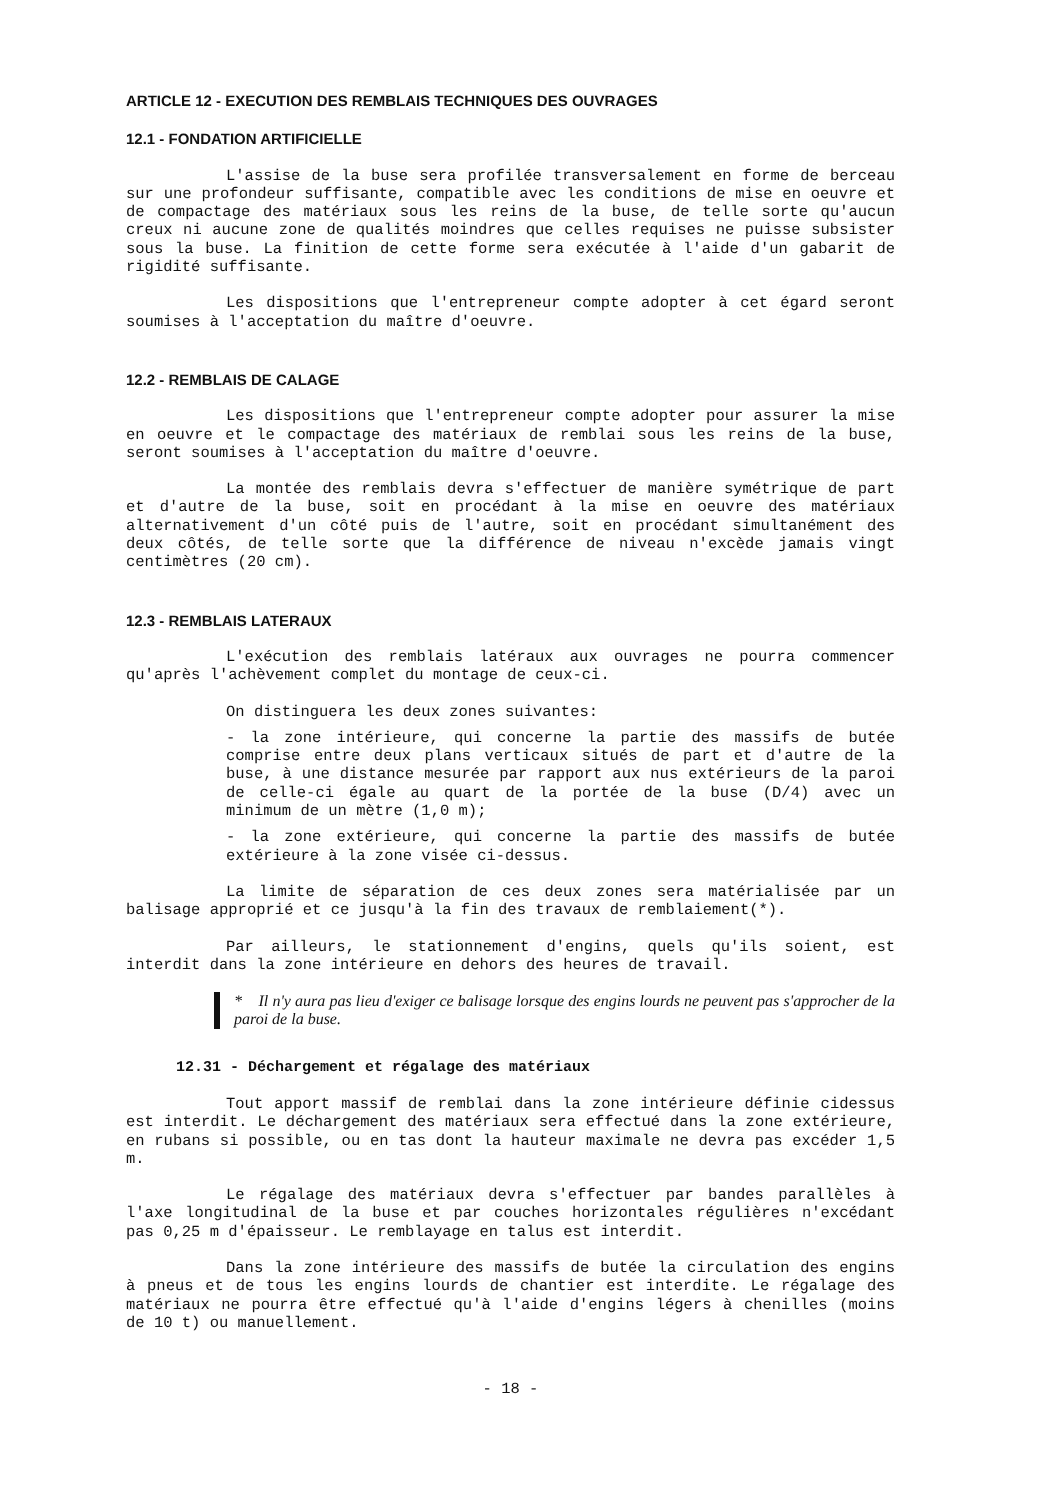ARTICLE 12 - EXECUTION DES REMBLAIS TECHNIQUES DES OUVRAGES
12.1 - FONDATION ARTIFICIELLE
L'assise de la buse sera profilée transversalement en forme de berceau sur une profondeur suffisante, compatible avec les conditions de mise en oeuvre et de compactage des matériaux sous les reins de la buse, de telle sorte qu'aucun creux ni aucune zone de qualités moindres que celles requises ne puisse subsister sous la buse. La finition de cette forme sera exécutée à l'aide d'un gabarit de rigidité suffisante.
Les dispositions que l'entrepreneur compte adopter à cet égard seront soumises à l'acceptation du maître d'oeuvre.
12.2 - REMBLAIS DE CALAGE
Les dispositions que l'entrepreneur compte adopter pour assurer la mise en oeuvre et le compactage des matériaux de remblai sous les reins de la buse, seront soumises à l'acceptation du maître d'oeuvre.
La montée des remblais devra s'effectuer de manière symétrique de part et d'autre de la buse, soit en procédant à la mise en oeuvre des matériaux alternativement d'un côté puis de l'autre, soit en procédant simultanément des deux côtés, de telle sorte que la différence de niveau n'excède jamais vingt centimètres (20 cm).
12.3 - REMBLAIS LATERAUX
L'exécution des remblais latéraux aux ouvrages ne pourra commencer qu'après l'achèvement complet du montage de ceux-ci.
On distinguera les deux zones suivantes:
- la zone intérieure, qui concerne la partie des massifs de butée comprise entre deux plans verticaux situés de part et d'autre de la buse, à une distance mesurée par rapport aux nus extérieurs de la paroi de celle-ci égale au quart de la portée de la buse (D/4) avec un minimum de un mètre (1,0 m);
- la zone extérieure, qui concerne la partie des massifs de butée extérieure à la zone visée ci-dessus.
La limite de séparation de ces deux zones sera matérialisée par un balisage approprié et ce jusqu'à la fin des travaux de remblaiement(*).
Par ailleurs, le stationnement d'engins, quels qu'ils soient, est interdit dans la zone intérieure en dehors des heures de travail.
* Il n'y aura pas lieu d'exiger ce balisage lorsque des engins lourds ne peuvent pas s'approcher de la paroi de la buse.
12.31 - Déchargement et régalage des matériaux
Tout apport massif de remblai dans la zone intérieure définie cidessus est interdit. Le déchargement des matériaux sera effectué dans la zone extérieure, en rubans si possible, ou en tas dont la hauteur maximale ne devra pas excéder 1,5 m.
Le régalage des matériaux devra s'effectuer par bandes parallèles à l'axe longitudinal de la buse et par couches horizontales régulières n'excédant pas 0,25 m d'épaisseur. Le remblayage en talus est interdit.
Dans la zone intérieure des massifs de butée la circulation des engins à pneus et de tous les engins lourds de chantier est interdite. Le régalage des matériaux ne pourra être effectué qu'à l'aide d'engins légers à chenilles (moins de 10 t) ou manuellement.
- 18 -